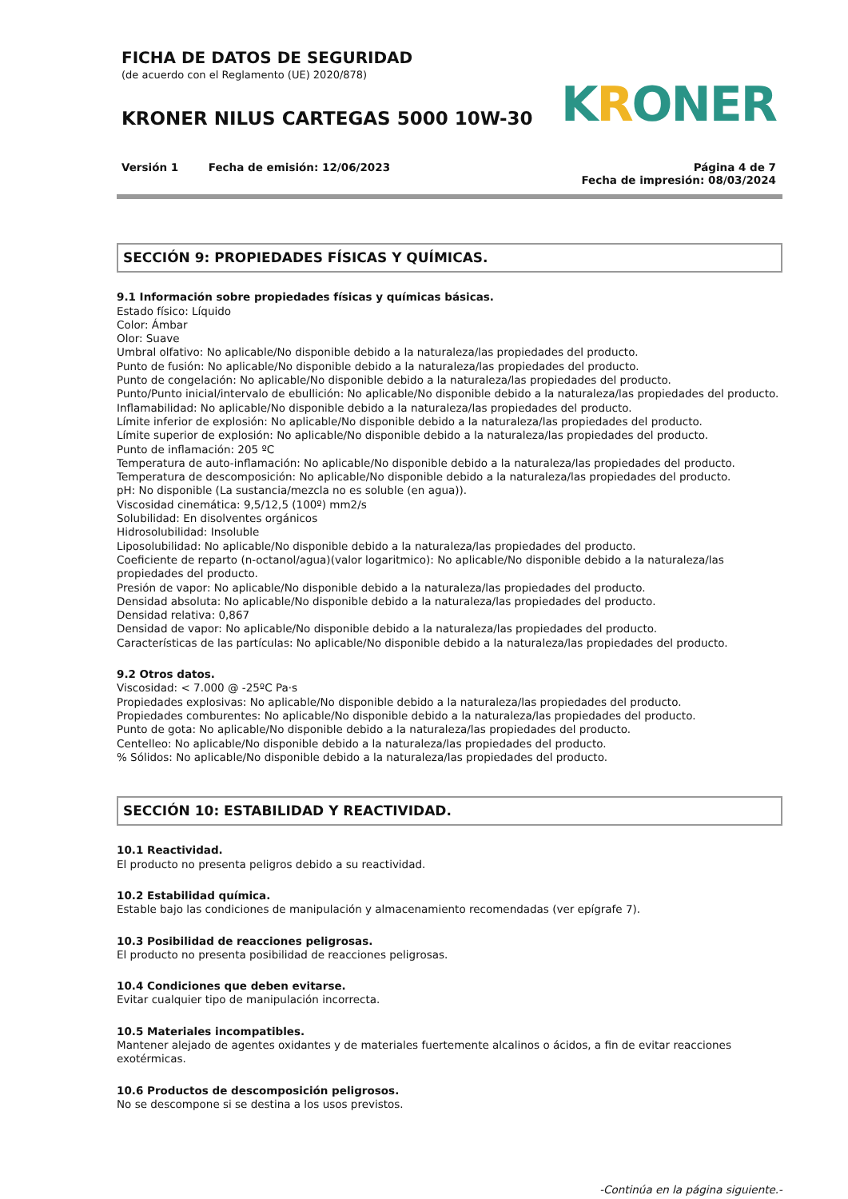FICHA DE DATOS DE SEGURIDAD
(de acuerdo con el Reglamento (UE) 2020/878)
KRONER NILUS CARTEGAS 5000 10W-30
KRONER
Versión 1 Fecha de emisión: 12/06/2023
Página 4 de 7
Fecha de impresión: 08/03/2024
SECCIÓN 9: PROPIEDADES FÍSICAS Y QUÍMICAS.
9.1 Información sobre propiedades físicas y químicas básicas.
Estado físico: Líquido
Color: Ámbar
Olor: Suave
Umbral olfativo: No aplicable/No disponible debido a la naturaleza/las propiedades del producto.
Punto de fusión: No aplicable/No disponible debido a la naturaleza/las propiedades del producto.
Punto de congelación: No aplicable/No disponible debido a la naturaleza/las propiedades del producto.
Punto/Punto inicial/intervalo de ebullición: No aplicable/No disponible debido a la naturaleza/las propiedades del producto.
Inflamabilidad: No aplicable/No disponible debido a la naturaleza/las propiedades del producto.
Límite inferior de explosión: No aplicable/No disponible debido a la naturaleza/las propiedades del producto.
Límite superior de explosión: No aplicable/No disponible debido a la naturaleza/las propiedades del producto.
Punto de inflamación: 205 ºC
Temperatura de auto-inflamación: No aplicable/No disponible debido a la naturaleza/las propiedades del producto.
Temperatura de descomposición: No aplicable/No disponible debido a la naturaleza/las propiedades del producto.
pH: No disponible (La sustancia/mezcla no es soluble (en agua)).
Viscosidad cinemática: 9,5/12,5 (100º) mm2/s
Solubilidad: En disolventes orgánicos
Hidrosolubilidad: Insoluble
Liposolubilidad: No aplicable/No disponible debido a la naturaleza/las propiedades del producto.
Coeficiente de reparto (n-octanol/agua)(valor logaritmico): No aplicable/No disponible debido a la naturaleza/las propiedades del producto.
Presión de vapor: No aplicable/No disponible debido a la naturaleza/las propiedades del producto.
Densidad absoluta: No aplicable/No disponible debido a la naturaleza/las propiedades del producto.
Densidad relativa: 0,867
Densidad de vapor: No aplicable/No disponible debido a la naturaleza/las propiedades del producto.
Características de las partículas: No aplicable/No disponible debido a la naturaleza/las propiedades del producto.
9.2 Otros datos.
Viscosidad: < 7.000 @ -25ºC Pa·s
Propiedades explosivas: No aplicable/No disponible debido a la naturaleza/las propiedades del producto.
Propiedades comburentes: No aplicable/No disponible debido a la naturaleza/las propiedades del producto.
Punto de gota: No aplicable/No disponible debido a la naturaleza/las propiedades del producto.
Centelleo: No aplicable/No disponible debido a la naturaleza/las propiedades del producto.
% Sólidos: No aplicable/No disponible debido a la naturaleza/las propiedades del producto.
SECCIÓN 10: ESTABILIDAD Y REACTIVIDAD.
10.1 Reactividad.
El producto no presenta peligros debido a su reactividad.
10.2 Estabilidad química.
Estable bajo las condiciones de manipulación y almacenamiento recomendadas (ver epígrafe 7).
10.3 Posibilidad de reacciones peligrosas.
El producto no presenta posibilidad de reacciones peligrosas.
10.4 Condiciones que deben evitarse.
Evitar cualquier tipo de manipulación incorrecta.
10.5 Materiales incompatibles.
Mantener alejado de agentes oxidantes y de materiales fuertemente alcalinos o ácidos, a fin de evitar reacciones exotérmicas.
10.6 Productos de descomposición peligrosos.
No se descompone si se destina a los usos previstos.
-Continúa en la página siguiente.-